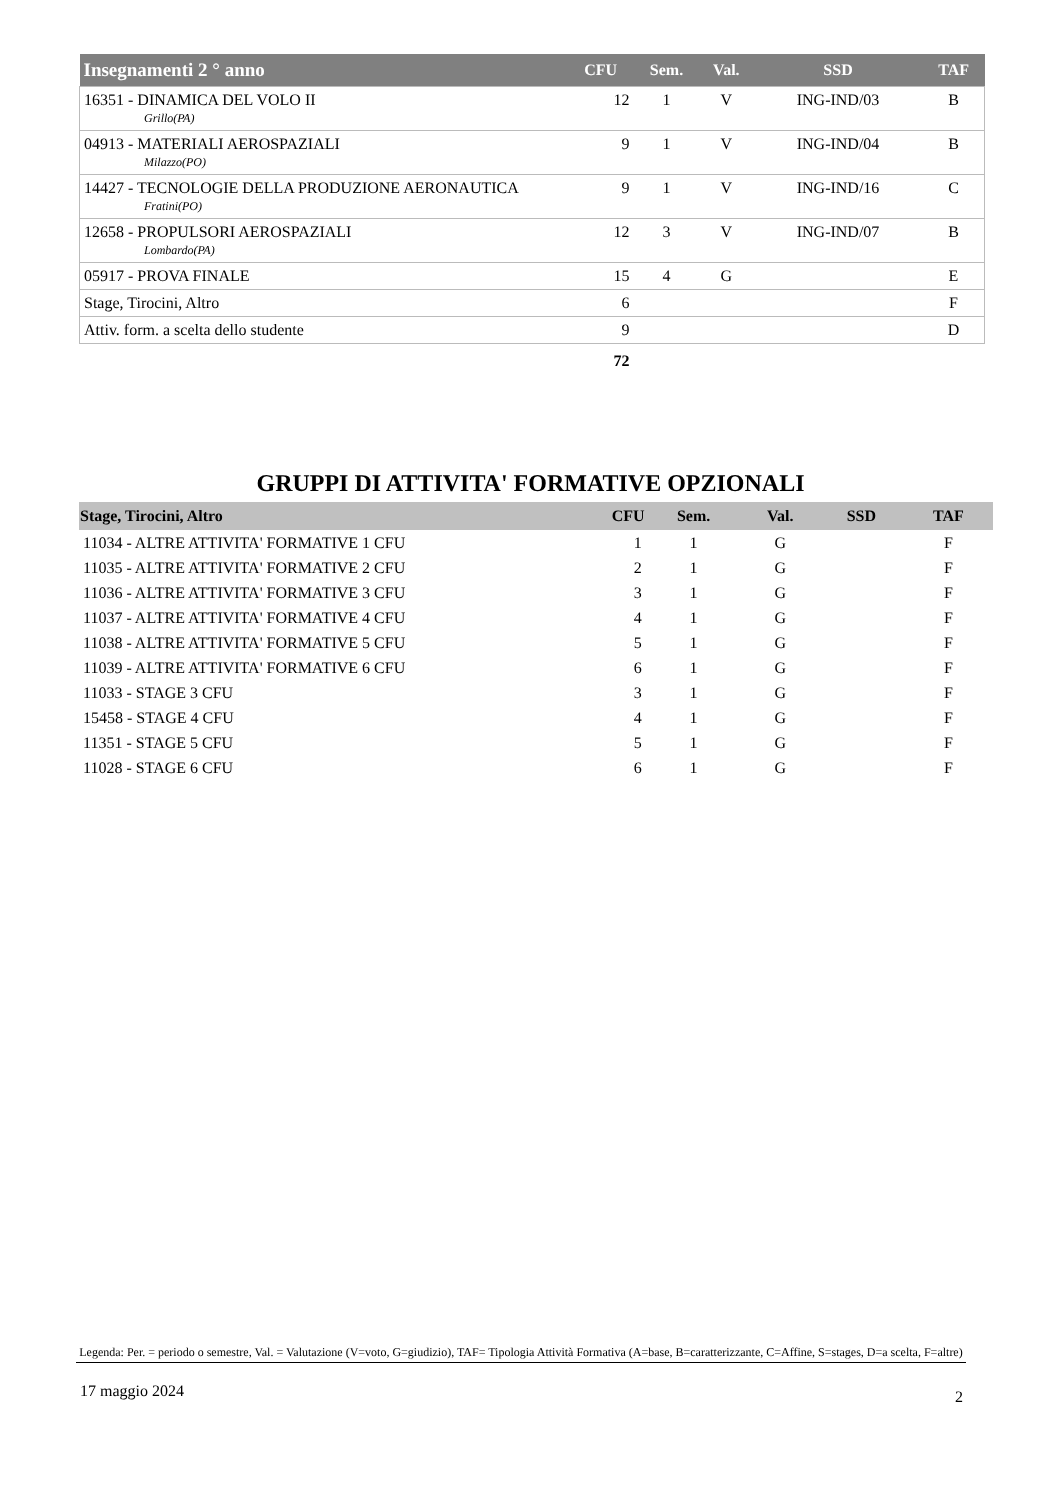| Insegnamenti 2 ° anno | CFU | Sem. | Val. | SSD | TAF |
| --- | --- | --- | --- | --- | --- |
| 16351 - DINAMICA DEL VOLO II Grillo(PA) | 12 | 1 | V | ING-IND/03 | B |
| 04913 - MATERIALI AEROSPAZIALI Milazzo(PO) | 9 | 1 | V | ING-IND/04 | B |
| 14427 - TECNOLOGIE DELLA PRODUZIONE AERONAUTICA Fratini(PO) | 9 | 1 | V | ING-IND/16 | C |
| 12658 - PROPULSORI AEROSPAZIALI Lombardo(PA) | 12 | 3 | V | ING-IND/07 | B |
| 05917 - PROVA FINALE | 15 | 4 | G | | E |
| Stage, Tirocini, Altro | 6 | | | | F |
| Attiv. form. a scelta dello studente | 9 | | | | D |
| | 72 | | | | |
GRUPPI DI ATTIVITA' FORMATIVE OPZIONALI
| Stage, Tirocini, Altro | CFU | Sem. | Val. | SSD | TAF |
| --- | --- | --- | --- | --- | --- |
| 11034 - ALTRE ATTIVITA' FORMATIVE 1 CFU | 1 | 1 | G | | F |
| 11035 - ALTRE ATTIVITA' FORMATIVE 2 CFU | 2 | 1 | G | | F |
| 11036 - ALTRE ATTIVITA' FORMATIVE 3 CFU | 3 | 1 | G | | F |
| 11037 - ALTRE ATTIVITA' FORMATIVE 4 CFU | 4 | 1 | G | | F |
| 11038 - ALTRE ATTIVITA' FORMATIVE 5 CFU | 5 | 1 | G | | F |
| 11039 - ALTRE ATTIVITA' FORMATIVE 6 CFU | 6 | 1 | G | | F |
| 11033 - STAGE 3 CFU | 3 | 1 | G | | F |
| 15458 - STAGE 4 CFU | 4 | 1 | G | | F |
| 11351 - STAGE 5 CFU | 5 | 1 | G | | F |
| 11028 - STAGE 6 CFU | 6 | 1 | G | | F |
Legenda: Per. = periodo o semestre, Val. = Valutazione (V=voto, G=giudizio), TAF= Tipologia Attività Formativa (A=base, B=caratterizzante, C=Affine, S=stages, D=a scelta, F=altre)
17 maggio 2024 2